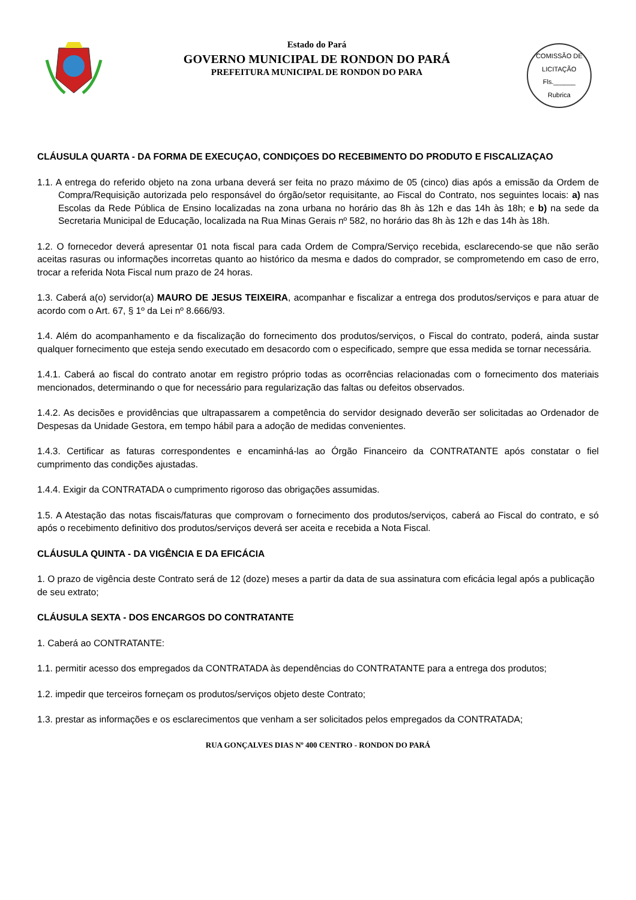Estado do Pará
GOVERNO MUNICIPAL DE RONDON DO PARÁ
PREFEITURA MUNICIPAL DE RONDON DO PARA
COMISSÃO DE LICITAÇÃO
Fls.______
Rubrica
CLÁUSULA QUARTA - DA FORMA DE EXECUÇAO, CONDIÇOES DO RECEBIMENTO DO PRODUTO E FISCALIZAÇAO
1.1. A entrega do referido objeto na zona urbana deverá ser feita no prazo máximo de 05 (cinco) dias após a emissão da Ordem de Compra/Requisição autorizada pelo responsável do órgão/setor requisitante, ao Fiscal do Contrato, nos seguintes locais: a) nas Escolas da Rede Pública de Ensino localizadas na zona urbana no horário das 8h às 12h e das 14h às 18h; e b) na sede da Secretaria Municipal de Educação, localizada na Rua Minas Gerais nº 582, no horário das 8h às 12h e das 14h às 18h.
1.2. O fornecedor deverá apresentar 01 nota fiscal para cada Ordem de Compra/Serviço recebida, esclarecendo-se que não serão aceitas rasuras ou informações incorretas quanto ao histórico da mesma e dados do comprador, se comprometendo em caso de erro, trocar a referida Nota Fiscal num prazo de 24 horas.
1.3. Caberá a(o) servidor(a) MAURO DE JESUS TEIXEIRA, acompanhar e fiscalizar a entrega dos produtos/serviços e para atuar de acordo com o Art. 67, § 1º da Lei nº 8.666/93.
1.4. Além do acompanhamento e da fiscalização do fornecimento dos produtos/serviços, o Fiscal do contrato, poderá, ainda sustar qualquer fornecimento que esteja sendo executado em desacordo com o especificado, sempre que essa medida se tornar necessária.
1.4.1. Caberá ao fiscal do contrato anotar em registro próprio todas as ocorrências relacionadas com o fornecimento dos materiais mencionados, determinando o que for necessário para regularização das faltas ou defeitos observados.
1.4.2. As decisões e providências que ultrapassarem a competência do servidor designado deverão ser solicitadas ao Ordenador de Despesas da Unidade Gestora, em tempo hábil para a adoção de medidas convenientes.
1.4.3. Certificar as faturas correspondentes e encaminhá-las ao Órgão Financeiro da CONTRATANTE após constatar o fiel cumprimento das condições ajustadas.
1.4.4. Exigir da CONTRATADA o cumprimento rigoroso das obrigações assumidas.
1.5. A Atestação das notas fiscais/faturas que comprovam o fornecimento dos produtos/serviços, caberá ao Fiscal do contrato, e só após o recebimento definitivo dos produtos/serviços deverá ser aceita e recebida a Nota Fiscal.
CLÁUSULA QUINTA - DA VIGÊNCIA E DA EFICÁCIA
1. O prazo de vigência deste Contrato será de 12 (doze) meses a partir da data de sua assinatura com eficácia legal após a publicação de seu extrato;
CLÁUSULA SEXTA - DOS ENCARGOS DO CONTRATANTE
1. Caberá ao CONTRATANTE:
1.1. permitir acesso dos empregados da CONTRATADA às dependências do CONTRATANTE para a entrega dos produtos;
1.2. impedir que terceiros forneçam os produtos/serviços objeto deste Contrato;
1.3. prestar as informações e os esclarecimentos que venham a ser solicitados pelos empregados da CONTRATADA;
RUA GONÇALVES DIAS Nº 400 CENTRO - RONDON DO PARÁ